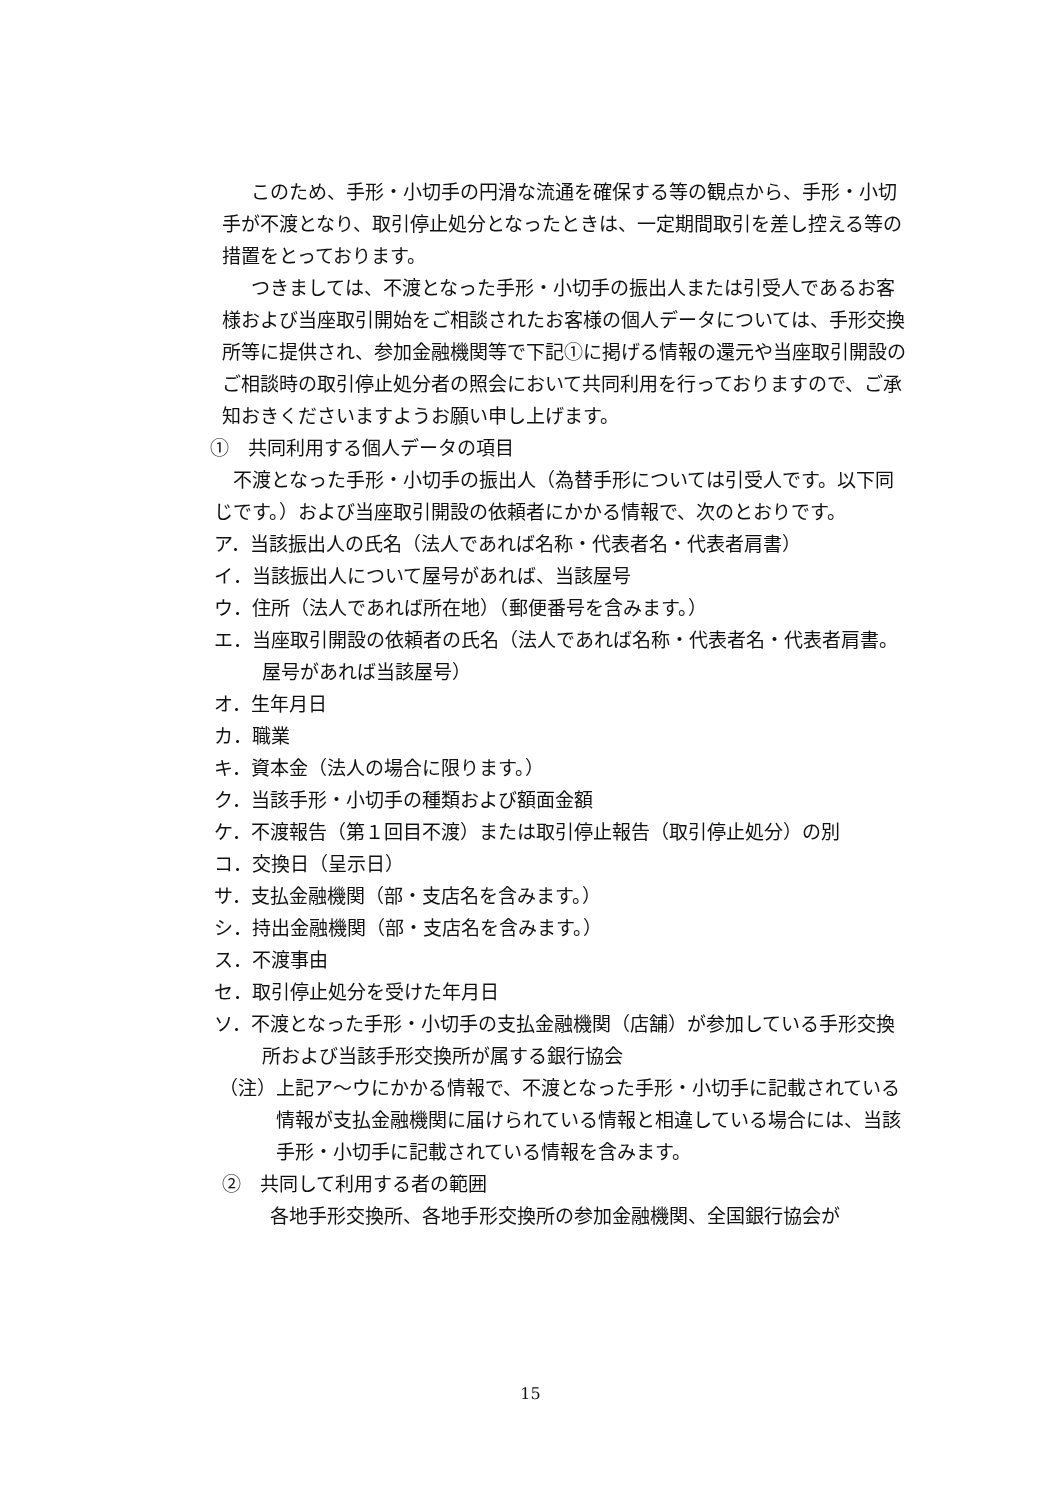このため、手形・小切手の円滑な流通を確保する等の観点から、手形・小切手が不渡となり、取引停止処分となったときは、一定期間取引を差し控える等の措置をとっております。
つきましては、不渡となった手形・小切手の振出人または引受人であるお客様および当座取引開始をご相談されたお客様の個人データについては、手形交換所等に提供され、参加金融機関等で下記①に掲げる情報の還元や当座取引開設のご相談時の取引停止処分者の照会において共同利用を行っておりますので、ご承知おきくださいますようお願い申し上げます。
①　共同利用する個人データの項目
不渡となった手形・小切手の振出人（為替手形については引受人です。以下同じです。）および当座取引開設の依頼者にかかる情報で、次のとおりです。
ア．当該振出人の氏名（法人であれば名称・代表者名・代表者肩書）
イ．当該振出人について屋号があれば、当該屋号
ウ．住所（法人であれば所在地）（郵便番号を含みます。）
エ．当座取引開設の依頼者の氏名（法人であれば名称・代表者名・代表者肩書。屋号があれば当該屋号）
オ．生年月日
カ．職業
キ．資本金（法人の場合に限ります。）
ク．当該手形・小切手の種類および額面金額
ケ．不渡報告（第１回目不渡）または取引停止報告（取引停止処分）の別
コ．交換日（呈示日）
サ．支払金融機関（部・支店名を含みます。）
シ．持出金融機関（部・支店名を含みます。）
ス．不渡事由
セ．取引停止処分を受けた年月日
ソ．不渡となった手形・小切手の支払金融機関（店舗）が参加している手形交換所および当該手形交換所が属する銀行協会
（注）上記ア～ウにかかる情報で、不渡となった手形・小切手に記載されている情報が支払金融機関に届けられている情報と相違している場合には、当該手形・小切手に記載されている情報を含みます。
②　共同して利用する者の範囲
各地手形交換所、各地手形交換所の参加金融機関、全国銀行協会が
15